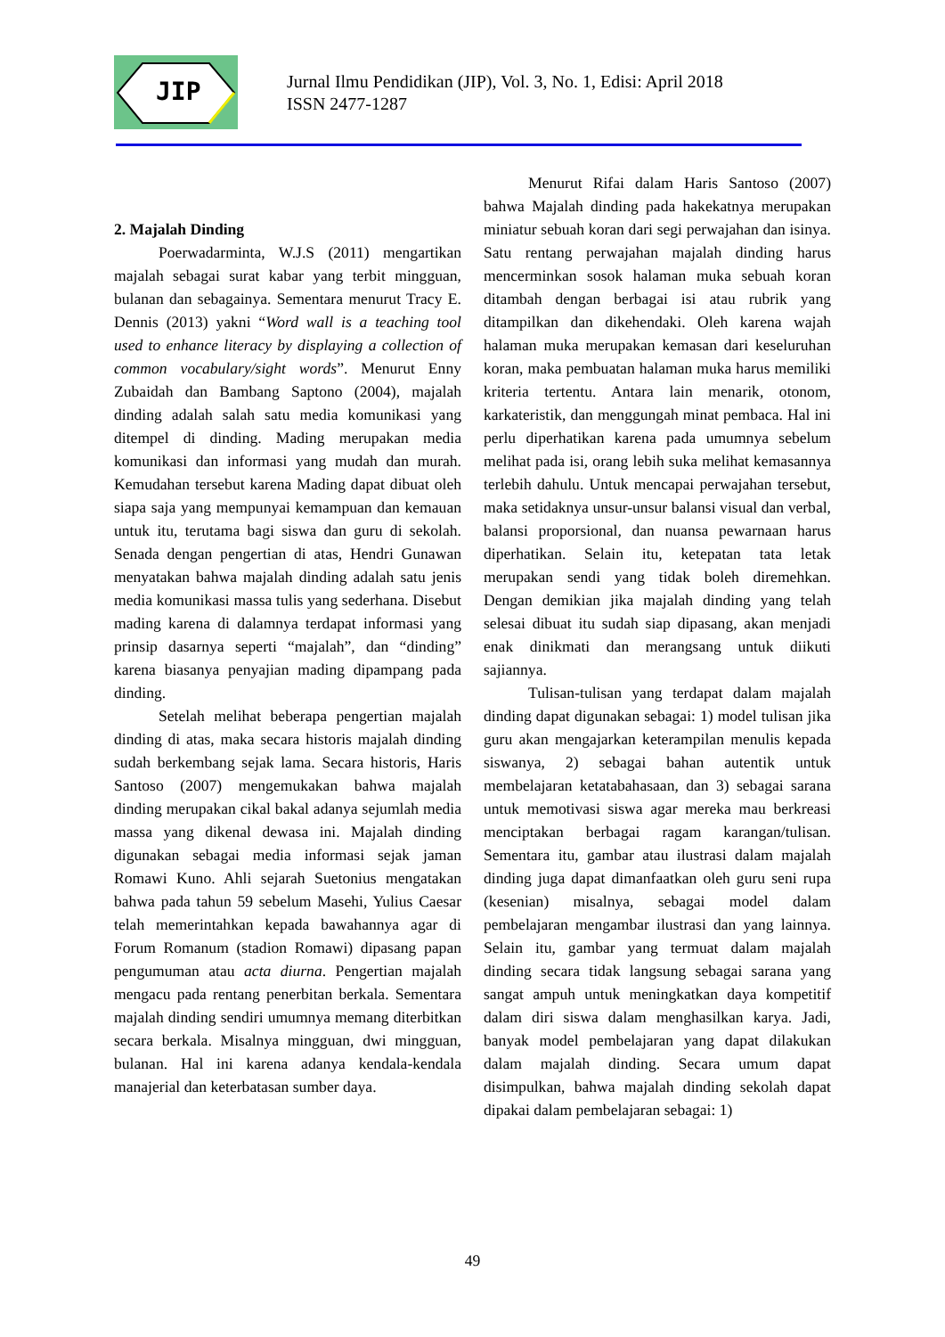JIP
Jurnal Ilmu Pendidikan (JIP), Vol. 3, No. 1, Edisi: April 2018
ISSN 2477-1287
2. Majalah Dinding
Poerwadarminta, W.J.S (2011) mengartikan majalah sebagai surat kabar yang terbit mingguan, bulanan dan sebagainya. Sementara menurut Tracy E. Dennis (2013) yakni “Word wall is a teaching tool used to enhance literacy by displaying a collection of common vocabulary/sight words”. Menurut Enny Zubaidah dan Bambang Saptono (2004), majalah dinding adalah salah satu media komunikasi yang ditempel di dinding. Mading merupakan media komunikasi dan informasi yang mudah dan murah. Kemudahan tersebut karena Mading dapat dibuat oleh siapa saja yang mempunyai kemampuan dan kemauan untuk itu, terutama bagi siswa dan guru di sekolah. Senada dengan pengertian di atas, Hendri Gunawan menyatakan bahwa majalah dinding adalah satu jenis media komunikasi massa tulis yang sederhana. Disebut mading karena di dalamnya terdapat informasi yang prinsip dasarnya seperti “majalah”, dan “dinding” karena biasanya penyajian mading dipampang pada dinding.
Setelah melihat beberapa pengertian majalah dinding di atas, maka secara historis majalah dinding sudah berkembang sejak lama. Secara historis, Haris Santoso (2007) mengemukakan bahwa majalah dinding merupakan cikal bakal adanya sejumlah media massa yang dikenal dewasa ini. Majalah dinding digunakan sebagai media informasi sejak jaman Romawi Kuno. Ahli sejarah Suetonius mengatakan bahwa pada tahun 59 sebelum Masehi, Yulius Caesar telah memerintahkan kepada bawahannya agar di Forum Romanum (stadion Romawi) dipasang papan pengumuman atau acta diurna. Pengertian majalah mengacu pada rentang penerbitan berkala. Sementara majalah dinding sendiri umumnya memang diterbitkan secara berkala. Misalnya mingguan, dwi mingguan, bulanan. Hal ini karena adanya kendala-kendala manajerial dan keterbatasan sumber daya.
Menurut Rifai dalam Haris Santoso (2007) bahwa Majalah dinding pada hakekatnya merupakan miniatur sebuah koran dari segi perwajahan dan isinya. Satu rentang perwajahan majalah dinding harus mencerminkan sosok halaman muka sebuah koran ditambah dengan berbagai isi atau rubrik yang ditampilkan dan dikehendaki. Oleh karena wajah halaman muka merupakan kemasan dari keseluruhan koran, maka pembuatan halaman muka harus memiliki kriteria tertentu. Antara lain menarik, otonom, karkateristik, dan menggungah minat pembaca. Hal ini perlu diperhatikan karena pada umumnya sebelum melihat pada isi, orang lebih suka melihat kemasannya terlebih dahulu. Untuk mencapai perwajahan tersebut, maka setidaknya unsur-unsur balansi visual dan verbal, balansi proporsional, dan nuansa pewarnaan harus diperhatikan. Selain itu, ketepatan tata letak merupakan sendi yang tidak boleh diremehkan. Dengan demikian jika majalah dinding yang telah selesai dibuat itu sudah siap dipasang, akan menjadi enak dinikmati dan merangsang untuk diikuti sajiannya.
Tulisan-tulisan yang terdapat dalam majalah dinding dapat digunakan sebagai: 1) model tulisan jika guru akan mengajarkan keterampilan menulis kepada siswanya, 2) sebagai bahan autentik untuk membelajaran ketatabahasaan, dan 3) sebagai sarana untuk memotivasi siswa agar mereka mau berkreasi menciptakan berbagai ragam karangan/tulisan. Sementara itu, gambar atau ilustrasi dalam majalah dinding juga dapat dimanfaatkan oleh guru seni rupa (kesenian) misalnya, sebagai model dalam pembelajaran mengambar ilustrasi dan yang lainnya. Selain itu, gambar yang termuat dalam majalah dinding secara tidak langsung sebagai sarana yang sangat ampuh untuk meningkatkan daya kompetitif dalam diri siswa dalam menghasilkan karya. Jadi, banyak model pembelajaran yang dapat dilakukan dalam majalah dinding. Secara umum dapat disimpulkan, bahwa majalah dinding sekolah dapat dipakai dalam pembelajaran sebagai: 1)
49